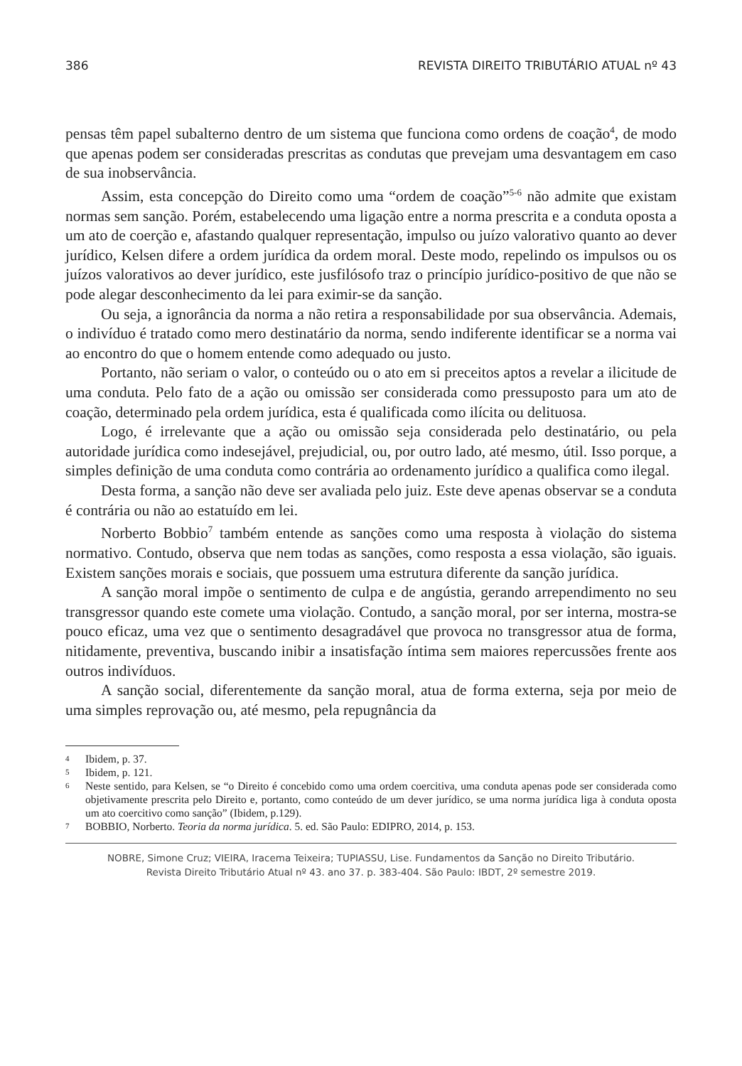386 REVISTA DIREITO TRIBUTÁRIO ATUAL nº 43
pensas têm papel subalterno dentro de um sistema que funciona como ordens de coação<sup>4</sup>, de modo que apenas podem ser consideradas prescritas as condutas que prevejam uma desvantagem em caso de sua inobservância.
Assim, esta concepção do Direito como uma “ordem de coação”<sup>5-6</sup> não admite que existam normas sem sanção. Porém, estabelecendo uma ligação entre a norma prescrita e a conduta oposta a um ato de coerção e, afastando qualquer representação, impulso ou juízo valorativo quanto ao dever jurídico, Kelsen difere a ordem jurídica da ordem moral. Deste modo, repelindo os impulsos ou os juízos valorativos ao dever jurídico, este jusfilósofo traz o princípio jurídico-positivo de que não se pode alegar desconhecimento da lei para eximir-se da sanção.
Ou seja, a ignorância da norma a não retira a responsabilidade por sua observância. Ademais, o indivíduo é tratado como mero destinatário da norma, sendo indiferente identificar se a norma vai ao encontro do que o homem entende como adequado ou justo.
Portanto, não seriam o valor, o conteúdo ou o ato em si preceitos aptos a revelar a ilicitude de uma conduta. Pelo fato de a ação ou omissão ser considerada como pressuposto para um ato de coação, determinado pela ordem jurídica, esta é qualificada como ilícita ou delituosa.
Logo, é irrelevante que a ação ou omissão seja considerada pelo destinatário, ou pela autoridade jurídica como indesejável, prejudicial, ou, por outro lado, até mesmo, útil. Isso porque, a simples definição de uma conduta como contrária ao ordenamento jurídico a qualifica como ilegal.
Desta forma, a sanção não deve ser avaliada pelo juiz. Este deve apenas observar se a conduta é contrária ou não ao estatuído em lei.
Norberto Bobbio<sup>7</sup> também entende as sanções como uma resposta à violação do sistema normativo. Contudo, observa que nem todas as sanções, como resposta a essa violação, são iguais. Existem sanções morais e sociais, que possuem uma estrutura diferente da sanção jurídica.
A sanção moral impõe o sentimento de culpa e de angústia, gerando arrependimento no seu transgressor quando este comete uma violação. Contudo, a sanção moral, por ser interna, mostra-se pouco eficaz, uma vez que o sentimento desagradável que provoca no transgressor atua de forma, nitidamente, preventiva, buscando inibir a insatisfação íntima sem maiores repercussões frente aos outros indivíduos.
A sanção social, diferentemente da sanção moral, atua de forma externa, seja por meio de uma simples reprovação ou, até mesmo, pela repugnância da
4 Ibidem, p. 37.
5 Ibidem, p. 121.
6 Neste sentido, para Kelsen, se “o Direito é concebido como uma ordem coercitiva, uma conduta apenas pode ser considerada como objetivamente prescrita pelo Direito e, portanto, como conteúdo de um dever jurídico, se uma norma jurídica liga à conduta oposta um ato coercitivo como sanção” (Ibidem, p.129).
7 BOBBIO, Norberto. Teoria da norma jurídica. 5. ed. São Paulo: EDIPRO, 2014, p. 153.
NOBRE, Simone Cruz; VIEIRA, Iracema Teixeira; TUPIASSU, Lise. Fundamentos da Sanção no Direito Tributário.
Revista Direito Tributário Atual nº 43. ano 37. p. 383-404. São Paulo: IBDT, 2º semestre 2019.